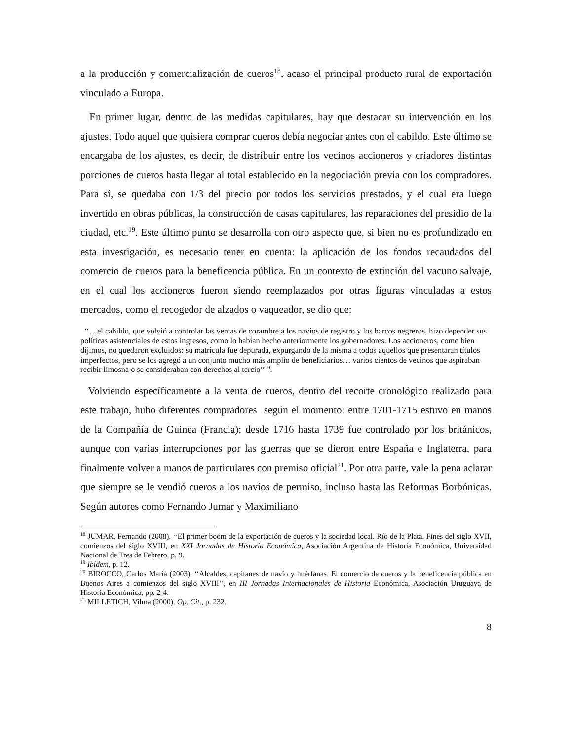a la producción y comercialización de cueros<sup>18</sup>, acaso el principal producto rural de exportación vinculado a Europa.
En primer lugar, dentro de las medidas capitulares, hay que destacar su intervención en los ajustes. Todo aquel que quisiera comprar cueros debía negociar antes con el cabildo. Este último se encargaba de los ajustes, es decir, de distribuir entre los vecinos accioneros y criadores distintas porciones de cueros hasta llegar al total establecido en la negociación previa con los compradores. Para sí, se quedaba con 1/3 del precio por todos los servicios prestados, y el cual era luego invertido en obras públicas, la construcción de casas capitulares, las reparaciones del presidio de la ciudad, etc.<sup>19</sup>. Este último punto se desarrolla con otro aspecto que, si bien no es profundizado en esta investigación, es necesario tener en cuenta: la aplicación de los fondos recaudados del comercio de cueros para la beneficencia pública. En un contexto de extinción del vacuno salvaje, en el cual los accioneros fueron siendo reemplazados por otras figuras vinculadas a estos mercados, como el recogedor de alzados o vaqueador, se dio que:
‘‘…el cabildo, que volvió a controlar las ventas de corambre a los navíos de registro y los barcos negreros, hizo depender sus políticas asistenciales de estos ingresos, como lo habían hecho anteriormente los gobernadores. Los accioneros, como bien dijimos, no quedaron excluidos: su matrícula fue depurada, expurgando de la misma a todos aquellos que presentaran títulos imperfectos, pero se los agregó a un conjunto mucho más amplio de beneficiarios… varios cientos de vecinos que aspiraban recibir limosna o se consideraban con derechos al tercio’’<sup>20</sup>.
Volviendo específicamente a la venta de cueros, dentro del recorte cronológico realizado para este trabajo, hubo diferentes compradores según el momento: entre 1701-1715 estuvo en manos de la Compañía de Guinea (Francia); desde 1716 hasta 1739 fue controlado por los británicos, aunque con varias interrupciones por las guerras que se dieron entre España e Inglaterra, para finalmente volver a manos de particulares con premiso oficial<sup>21</sup>. Por otra parte, vale la pena aclarar que siempre se le vendió cueros a los navíos de permiso, incluso hasta las Reformas Borbónicas. Según autores como Fernando Jumar y Maximiliano
<sup>18</sup> JUMAR, Fernando (2008). ‘‘El primer boom de la exportación de cueros y la sociedad local. Río de la Plata. Fines del siglo XVII, comienzos del siglo XVIII, en XXI Jornadas de Historia Económica, Asociación Argentina de Historia Económica, Universidad Nacional de Tres de Febrero, p. 9.
<sup>19</sup> Ibídem, p. 12.
<sup>20</sup> BIROCCO, Carlos María (2003). ‘‘Alcaldes, capitanes de navío y huérfanas. El comercio de cueros y la beneficencia pública en Buenos Aires a comienzos del siglo XVIII’’, en III Jornadas Internacionales de Historia Económica, Asociación Uruguaya de Historia Económica, pp. 2-4.
<sup>21</sup> MILLETICH, Vilma (2000). Op. Cit., p. 232.
8